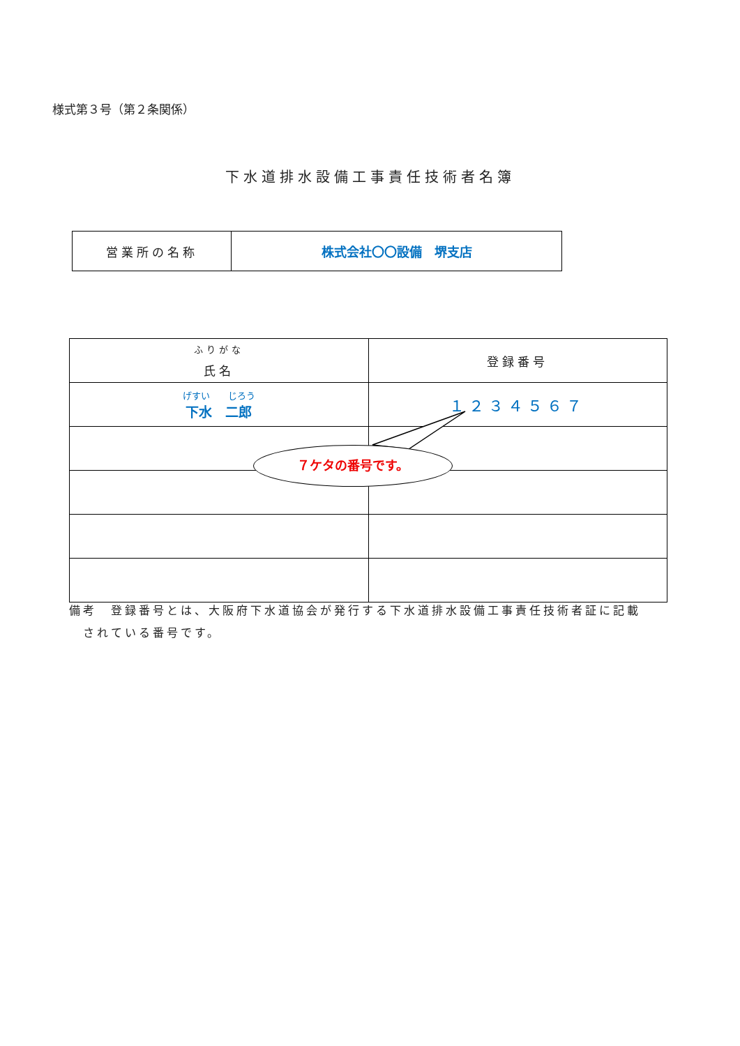様式第３号（第２条関係）
下水道排水設備工事責任技術者名簿
| 営業所の名称 | 株式会社〇〇設備 堺支店 |
| ふりがな 氏名 | 登録番号 |
| げすい じろう 下水 二郎 | １２３４５６７ |
７ケタの番号です。
備考　登録番号とは、大阪府下水道協会が発行する下水道排水設備工事責任技術者証に記載
　されている番号です。